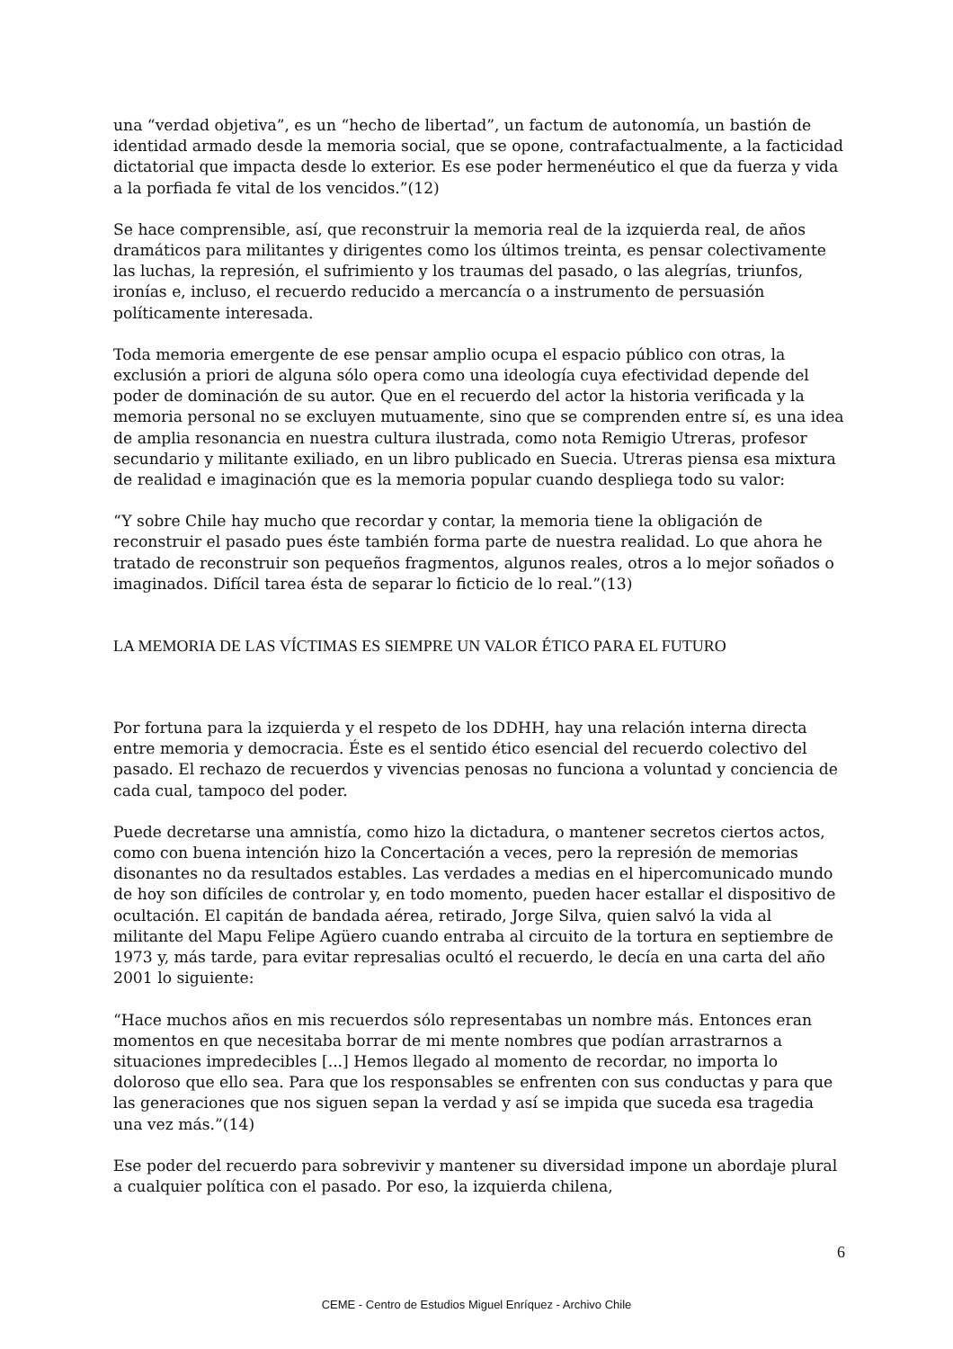una “verdad objetiva”, es un “hecho de libertad”, un factum de autonomía, un bastión de identidad armado desde la memoria social, que se opone, contrafactualmente, a la facticidad dictatorial que impacta desde lo exterior. Es ese poder hermenéutico el que da fuerza y vida a la porfiada fe vital de los vencidos.”(12)
Se hace comprensible, así, que reconstruir la memoria real de la izquierda real, de años dramáticos para militantes y dirigentes como los últimos treinta, es pensar colectivamente las luchas, la represión, el sufrimiento y los traumas del pasado, o las alegrías, triunfos, ironías e, incluso, el recuerdo reducido a mercancía o a instrumento de persuasión políticamente interesada.
Toda memoria emergente de ese pensar amplio ocupa el espacio público con otras, la exclusión a priori de alguna sólo opera como una ideología cuya efectividad depende del poder de dominación de su autor. Que en el recuerdo del actor la historia verificada y la memoria personal no se excluyen mutuamente, sino que se comprenden entre sí, es una idea de amplia resonancia en nuestra cultura ilustrada, como nota Remigio Utreras, profesor secundario y militante exiliado, en un libro publicado en Suecia. Utreras piensa esa mixtura de realidad e imaginación que es la memoria popular cuando despliega todo su valor:
“Y sobre Chile hay mucho que recordar y contar, la memoria tiene la obligación de reconstruir el pasado pues éste también forma parte de nuestra realidad. Lo que ahora he tratado de reconstruir son pequeños fragmentos, algunos reales, otros a lo mejor soñados o imaginados. Difícil tarea ésta de separar lo ficticio de lo real.”(13)
LA MEMORIA DE LAS VÍCTIMAS ES SIEMPRE UN VALOR ÉTICO PARA EL FUTURO
Por fortuna para la izquierda y el respeto de los DDHH, hay una relación interna directa entre memoria y democracia. Éste es el sentido ético esencial del recuerdo colectivo del pasado. El rechazo de recuerdos y vivencias penosas no funciona a voluntad y conciencia de cada cual, tampoco del poder.
Puede decretarse una amnistía, como hizo la dictadura, o mantener secretos ciertos actos, como con buena intención hizo la Concertación a veces, pero la represión de memorias disonantes no da resultados estables. Las verdades a medias en el hipercomunicado mundo de hoy son difíciles de controlar y, en todo momento, pueden hacer estallar el dispositivo de ocultación. El capitán de bandada aérea, retirado, Jorge Silva, quien salvó la vida al militante del Mapu Felipe Agüero cuando entraba al circuito de la tortura en septiembre de 1973 y, más tarde, para evitar represalias ocultó el recuerdo, le decía en una carta del año 2001 lo siguiente:
“Hace muchos años en mis recuerdos sólo representabas un nombre más. Entonces eran momentos en que necesitaba borrar de mi mente nombres que podían arrastrarnos a situaciones impredecibles [...] Hemos llegado al momento de recordar, no importa lo doloroso que ello sea. Para que los responsables se enfrenten con sus conductas y para que las generaciones que nos siguen sepan la verdad y así se impida que suceda esa tragedia una vez más.”(14)
Ese poder del recuerdo para sobrevivir y mantener su diversidad impone un abordaje plural a cualquier política con el pasado. Por eso, la izquierda chilena,
6
CEME - Centro de Estudios Miguel Enríquez - Archivo Chile